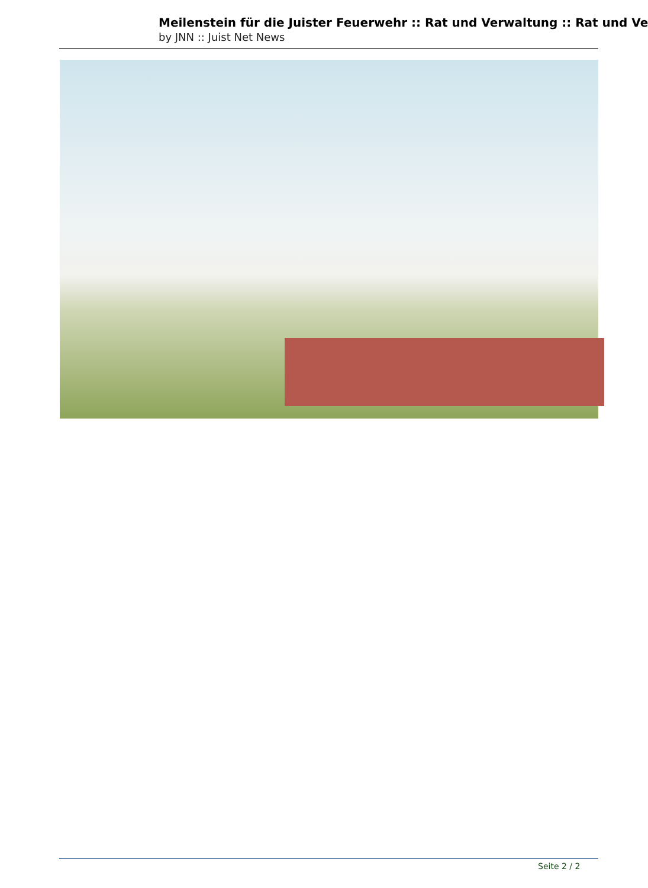Meilenstein für die Juister Feuerwehr :: Rat und Verwaltung :: Rat und Ve
by JNN :: Juist Net News
Seite 2 / 2